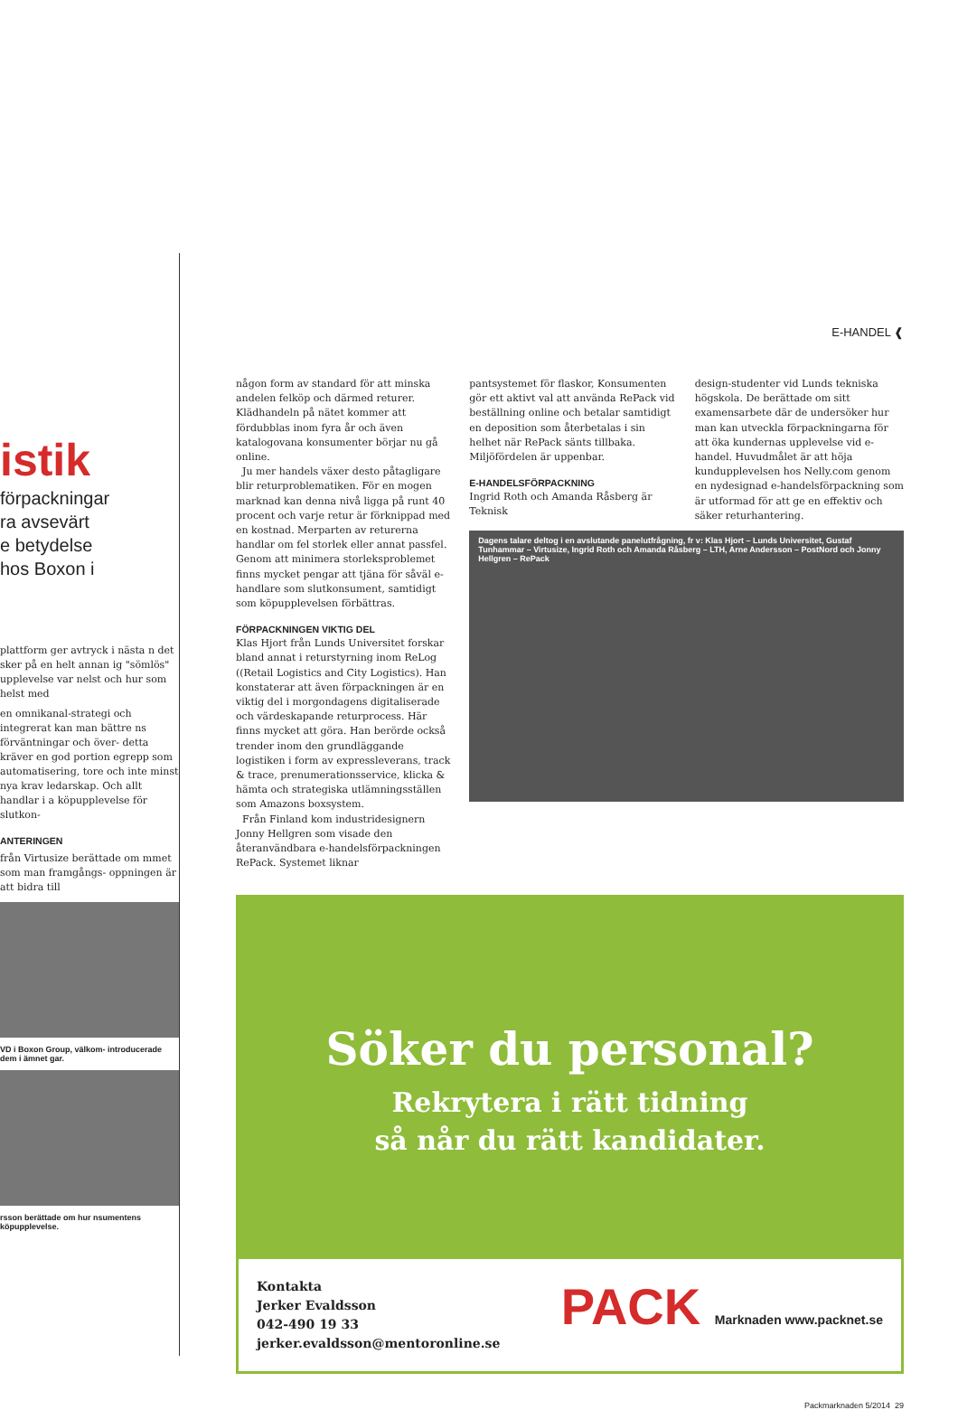istik
förpackningar
ra avsevärt
e betydelse
hos Boxon i
plattform ger avtryck i nästa n det sker på en helt annan ig "sömlös" upplevelse var nelst och hur som helst med
en omnikanal-strategi och integrerat kan man bättre ns förväntningar och över- detta kräver en god portion egrepp som automatisering, tore och inte minst nya krav ledarskap. Och allt handlar i a köpupplevelse för slutkon-
ANTERINGEN
från Virtusize berättade om mmet som man framgångs- oppningen är att bidra till
VD i Boxon Group, välkom- introducerade dem i ämnet gar.
rsson berättade om hur nsumentens köpupplevelse.
E-HANDEL ❰
någon form av standard för att minska andelen felköp och därmed returer. Klädhandeln på nätet kommer att fördubblas inom fyra år och även katalogovana konsumenter börjar nu gå online.
Ju mer handels växer desto påtagligare blir returproblematiken. För en mogen marknad kan denna nivå ligga på runt 40 procent och varje retur är förknippad med en kostnad. Merparten av returerna handlar om fel storlek eller annat passfel. Genom att minimera storleksproblemet finns mycket pengar att tjäna för såväl e-handlare som slutkonsument, samtidigt som köpupplevelsen förbättras.
FÖRPACKNINGEN VIKTIG DEL
Klas Hjort från Lunds Universitet forskar bland annat i returstyrning inom ReLog ((Retail Logistics and City Logistics). Han konstaterar att även förpackningen är en viktig del i morgondagens digitaliserade och värdeskapande returprocess. Här finns mycket att göra. Han berörde också trender inom den grundläggande logistiken i form av expressleverans, track & trace, prenumerationsservice, klicka & hämta och strategiska utlämningsställen som Amazons boxsystem.
Från Finland kom industridesignern Jonny Hellgren som visade den återanvändbara e-handelsförpackningen RePack. Systemet liknar
pantsystemet för flaskor, Konsumenten gör ett aktivt val att använda RePack vid beställning online och betalar samtidigt en deposition som återbetalas i sin helhet när RePack sänts tillbaka. Miljöfördelen är uppenbar.
E-HANDELSFÖRPACKNING
Ingrid Roth och Amanda Råsberg är Teknisk
design-studenter vid Lunds tekniska högskola. De berättade om sitt examensarbete där de undersöker hur man kan utveckla förpackningarna för att öka kundernas upplevelse vid e-handel. Huvudmålet är att höja kundupplevelsen hos Nelly.com genom en nydesignad e-handelsförpackning som är utformad för att ge en effektiv och säker returhantering.
Dagens talare deltog i en avslutande panelutfrågning, fr v: Klas Hjort – Lunds Universitet, Gustaf Tunhammar – Virtusize, Ingrid Roth och Amanda Råsberg – LTH, Arne Andersson – PostNord och Jonny Hellgren – RePack
Söker du personal?
Rekrytera i rätt tidning
så når du rätt kandidater.
Kontakta
Jerker Evaldsson
042-490 19 33
jerker.evaldsson@mentoronline.se
PACK Marknaden www.packnet.se
Packmarknaden 5/2014 29